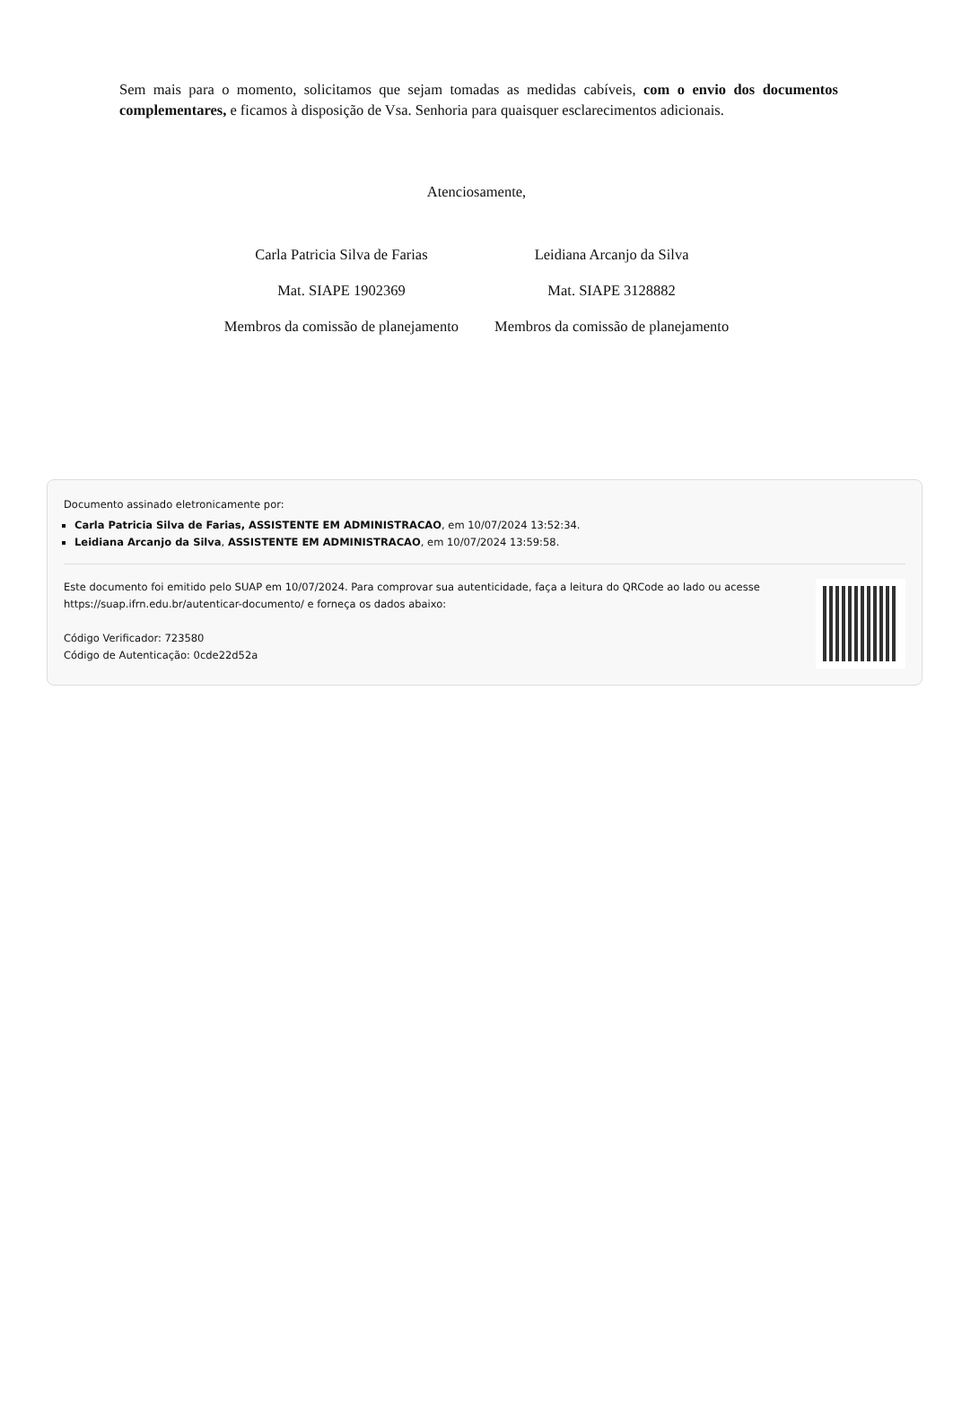Sem mais para o momento, solicitamos que sejam tomadas as medidas cabíveis, com o envio dos documentos complementares, e ficamos à disposição de Vsa. Senhoria para quaisquer esclarecimentos adicionais.
Atenciosamente,
Carla Patricia Silva de Farias
Mat. SIAPE 1902369
Membros da comissão de planejamento
Leidiana Arcanjo da Silva
Mat. SIAPE 3128882
Membros da comissão de planejamento
Documento assinado eletronicamente por:
Carla Patricia Silva de Farias, ASSISTENTE EM ADMINISTRACAO, em 10/07/2024 13:52:34.
Leidiana Arcanjo da Silva, ASSISTENTE EM ADMINISTRACAO, em 10/07/2024 13:59:58.
Este documento foi emitido pelo SUAP em 10/07/2024. Para comprovar sua autenticidade, faça a leitura do QRCode ao lado ou acesse https://suap.ifrn.edu.br/autenticar-documento/ e forneça os dados abaixo:
Código Verificador: 723580
Código de Autenticação: 0cde22d52a